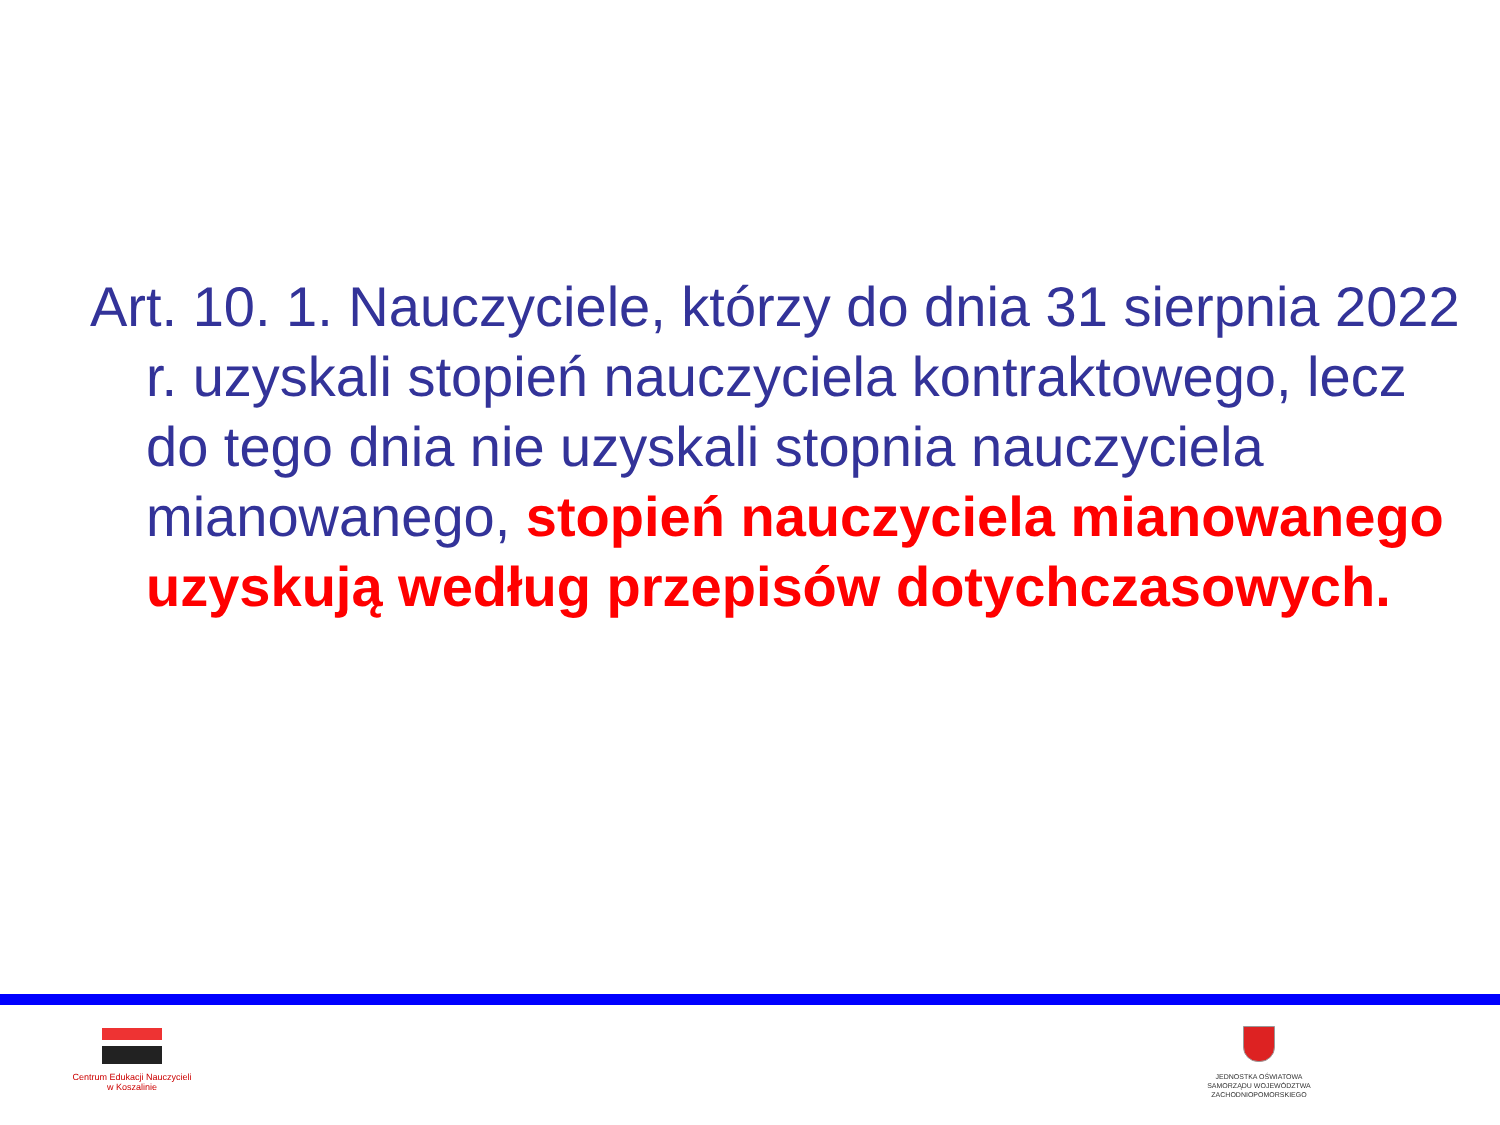Art. 10. 1. Nauczyciele, którzy do dnia 31 sierpnia 2022 r. uzyskali stopień nauczyciela kontraktowego, lecz do tego dnia nie uzyskali stopnia nauczyciela mianowanego, stopień nauczyciela mianowanego uzyskują według przepisów dotychczasowych.
Centrum Edukacji Nauczycieli
w Koszalinie
JEDNOSTKA OŚWIATOWA
SAMORZĄDU WOJEWÓDZTWA
ZACHODNIOPOMORSKIEGO